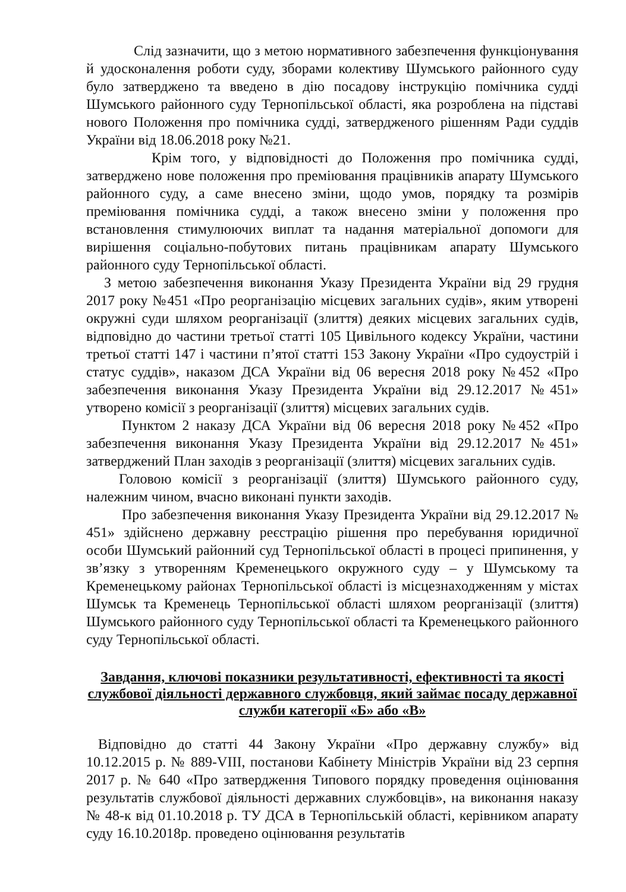Слід зазначити, що з метою нормативного забезпечення функціонування й удосконалення роботи суду, зборами колективу Шумського районного суду було затверджено та введено в дію посадову інструкцію помічника судді Шумського районного суду Тернопільської області, яка розроблена на підставі нового Положення про помічника судді, затвердженого рішенням Ради суддів України від 18.06.2018 року №21.
Крім того, у відповідності до Положення про помічника судді, затверджено нове положення про преміювання працівників апарату Шумського районного суду, а саме внесено зміни, щодо умов, порядку та розмірів преміювання помічника судді, а також внесено зміни у положення про встановлення стимулюючих виплат та надання матеріальної допомоги для вирішення соціально-побутових питань працівникам апарату Шумського районного суду Тернопільської області.
З метою забезпечення виконання Указу Президента України від 29 грудня 2017 року №451 «Про реорганізацію місцевих загальних судів», яким утворені окружні суди шляхом реорганізації (злиття) деяких місцевих загальних судів, відповідно до частини третьої статті 105 Цивільного кодексу України, частини третьої статті 147 і частини п’ятої статті 153 Закону України «Про судоустрій і статус суддів», наказом ДСА України від 06 вересня 2018 року №452 «Про забезпечення виконання Указу Президента України від 29.12.2017 №451» утворено комісії з реорганізації (злиття) місцевих загальних судів.
Пунктом 2 наказу ДСА України від 06 вересня 2018 року №452 «Про забезпечення виконання Указу Президента України від 29.12.2017 №451» затверджений План заходів з реорганізації (злиття) місцевих загальних судів.
Головою комісії з реорганізації (злиття) Шумського районного суду, належним чином, вчасно виконані пункти заходів.
Про забезпечення виконання Указу Президента України від 29.12.2017 № 451» здійснено державну реєстрацію рішення про перебування юридичної особи Шумський районний суд Тернопільської області в процесі припинення, у зв’язку з утворенням Кременецького окружного суду – у Шумському та Кременецькому районах Тернопільської області із місцезнаходженням у містах Шумськ та Кременець Тернопільської області шляхом реорганізації (злиття) Шумського районного суду Тернопільської області та Кременецького районного суду Тернопільської області.
Завдання, ключові показники результативності, ефективності та якості службової діяльності державного службовця, який займає посаду державної служби категорії «Б» або «В»
Відповідно до статті 44 Закону України «Про державну службу» від 10.12.2015 р. № 889-VIII, постанови Кабінету Міністрів України від 23 серпня 2017 р. № 640 «Про затвердження Типового порядку проведення оцінювання результатів службової діяльності державних службовців», на виконання наказу № 48-к від 01.10.2018 р. ТУ ДСА в Тернопільській області, керівником апарату суду 16.10.2018р. проведено оцінювання результатів